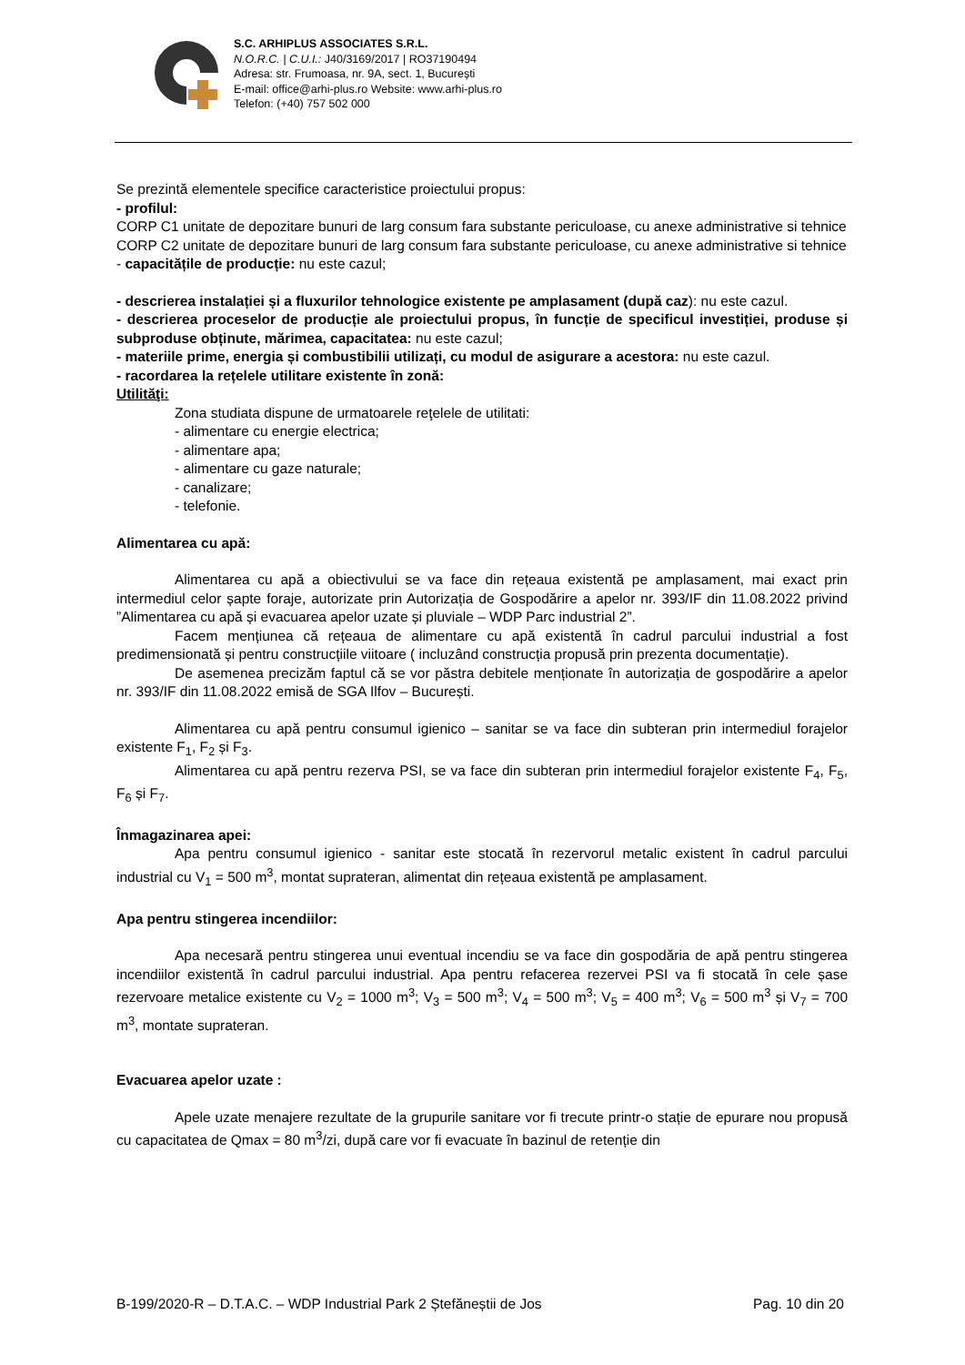S.C. ARHIPLUS ASSOCIATES S.R.L.
N.O.R.C. | C.U.I.: J40/3169/2017 | RO37190494
Adresa: str. Frumoasa, nr. 9A, sect. 1, București
E-mail: office@arhi-plus.ro Website: www.arhi-plus.ro
Telefon: (+40) 757 502 000
Se prezintă elementele specifice caracteristice proiectului propus:
- profilul:
CORP C1 unitate de depozitare bunuri de larg consum fara substante periculoase, cu anexe administrative si tehnice
CORP C2 unitate de depozitare bunuri de larg consum fara substante periculoase, cu anexe administrative si tehnice
- capacitățile de producție: nu este cazul;
- descrierea instalației și a fluxurilor tehnologice existente pe amplasament (după caz): nu este cazul.
- descrierea proceselor de producție ale proiectului propus, în funcție de specificul investiției, produse și subproduse obținute, mărimea, capacitatea: nu este cazul;
- materiile prime, energia și combustibilii utilizați, cu modul de asigurare a acestora: nu este cazul.
- racordarea la rețelele utilitare existente în zonă:
Utilităţi:
Zona studiata dispune de urmatoarele reţelele de utilitati:
- alimentare cu energie electrica;
- alimentare apa;
- alimentare cu gaze naturale;
- canalizare;
- telefonie.
Alimentarea cu apă:
Alimentarea cu apă a obiectivului se va face din rețeaua existentă pe amplasament, mai exact prin intermediul celor șapte foraje, autorizate prin Autorizația de Gospodărire a apelor nr. 393/IF din 11.08.2022 privind ”Alimentarea cu apă și evacuarea apelor uzate și pluviale – WDP Parc industrial 2”.
Facem mențiunea că rețeaua de alimentare cu apă existentă în cadrul parcului industrial a fost predimensionată și pentru construcțiile viitoare ( incluzând construcția propusă prin prezenta documentație).
De asemenea precizăm faptul că se vor păstra debitele menționate în autorizația de gospodărire a apelor nr. 393/IF din 11.08.2022 emisă de SGA Ilfov – București.
Alimentarea cu apă pentru consumul igienico – sanitar se va face din subteran prin intermediul forajelor existente F<sub>1</sub>, F<sub>2</sub> și F<sub>3</sub>.
Alimentarea cu apă pentru rezerva PSI, se va face din subteran prin intermediul forajelor existente F<sub>4</sub>, F<sub>5</sub>, F<sub>6</sub> și F<sub>7</sub>.
Înmagazinarea apei:
Apa pentru consumul igienico - sanitar este stocată în rezervorul metalic existent în cadrul parcului industrial cu V<sub>1</sub> = 500 m<sup>3</sup>, montat suprateran, alimentat din rețeaua existentă pe amplasament.
Apa pentru stingerea incendiilor:
Apa necesară pentru stingerea unui eventual incendiu se va face din gospodăria de apă pentru stingerea incendiilor existentă în cadrul parcului industrial. Apa pentru refacerea rezervei PSI va fi stocată în cele șase rezervoare metalice existente cu V<sub>2</sub> = 1000 m<sup>3</sup>; V<sub>3</sub> = 500 m<sup>3</sup>; V<sub>4</sub> = 500 m<sup>3</sup>; V<sub>5</sub> = 400 m<sup>3</sup>; V<sub>6</sub> = 500 m<sup>3</sup> și V<sub>7</sub> = 700 m<sup>3</sup>, montate suprateran.
Evacuarea apelor uzate :
Apele uzate menajere rezultate de la grupurile sanitare vor fi trecute printr-o stație de epurare nou propusă cu capacitatea de Qmax = 80 m<sup>3</sup>/zi, după care vor fi evacuate în bazinul de retenție din
B-199/2020-R – D.T.A.C. – WDP Industrial Park 2 Ștefăneștii de Jos Pag. 10 din 20